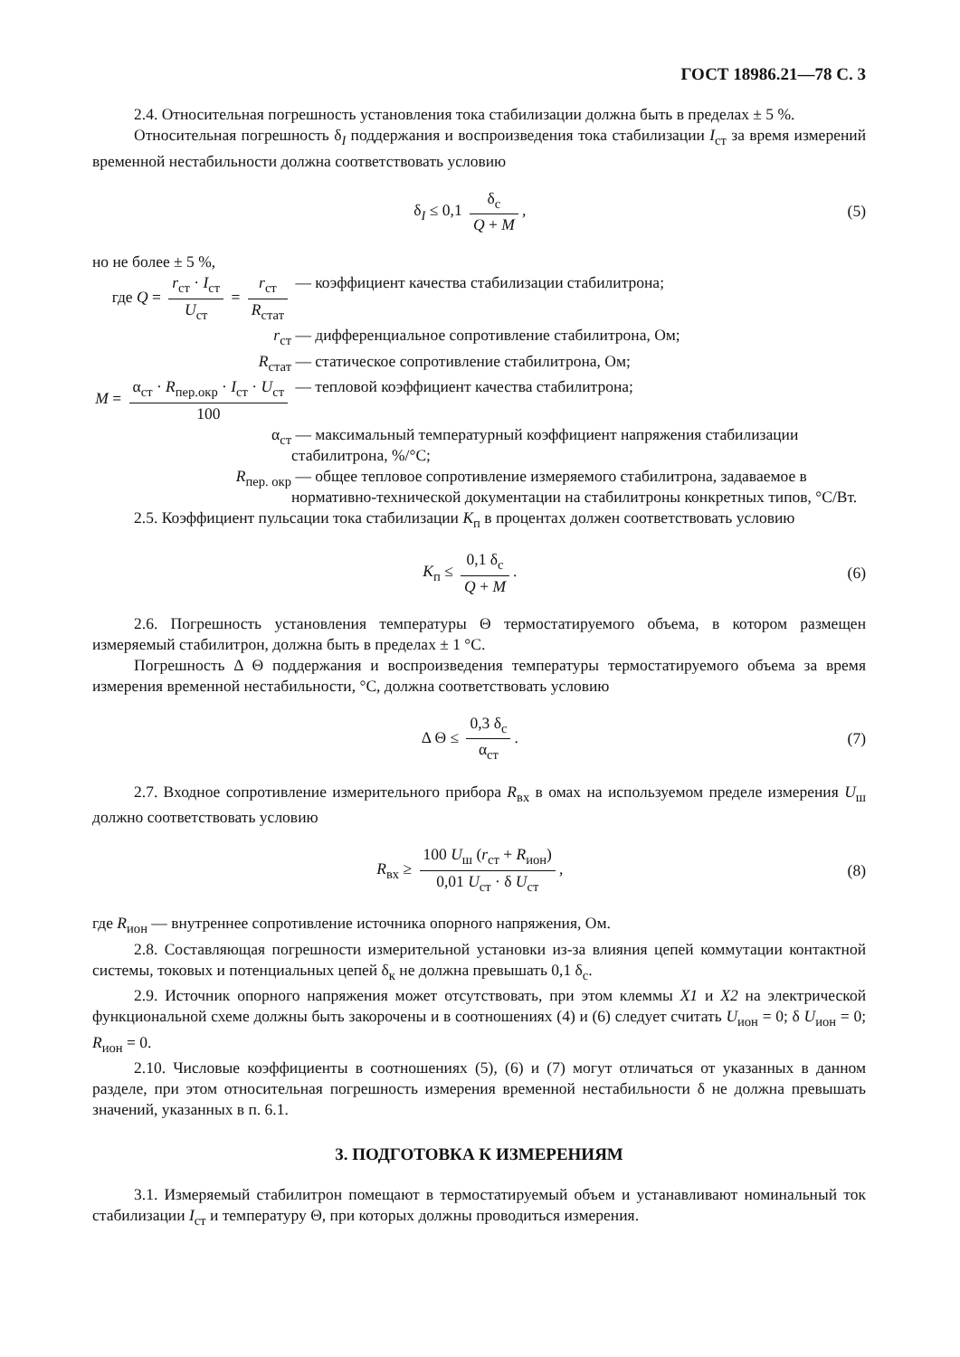ГОСТ 18986.21—78 С. 3
2.4. Относительная погрешность установления тока стабилизации должна быть в пределах ± 5 %.
Относительная погрешность δ<sub>I</sub> поддержания и воспроизведения тока стабилизации I<sub>ст</sub> за время измерений временной нестабильности должна соответствовать условию
δ<sub>I</sub> ≤ 0,1 δ<sub>с</sub> Q + M, (5)
но не более ± 5 %,
где Q = r<sub>ст</sub> · I<sub>ст</sub> U<sub>ст</sub> = r<sub>ст</sub> R<sub>стат</sub>
— коэффициент качества стабилизации стабилитрона;
r<sub>ст</sub> — дифференциальное сопротивление стабилитрона, Ом;
R<sub>стат</sub> — статическое сопротивление стабилитрона, Ом;
M = α<sub>ст</sub> · R<sub>пер.окр</sub> · I<sub>ст</sub> · U<sub>ст</sub> 100
— тепловой коэффициент качества стабилитрона;
α<sub>ст</sub> — максимальный температурный коэффициент напряжения стабилизации стабилитрона, %/°С;
R<sub>пер. окр</sub> — общее тепловое сопротивление измеряемого стабилитрона, задаваемое в нормативно-технической документации на стабилитроны конкретных типов, °С/Вт.
2.5. Коэффициент пульсации тока стабилизации K<sub>п</sub> в процентах должен соответствовать условию
K<sub>п</sub> ≤ 0,1 δ<sub>с</sub> Q + M. (6)
2.6. Погрешность установления температуры Θ термостатируемого объема, в котором размещен измеряемый стабилитрон, должна быть в пределах ± 1 °С.
Погрешность Δ Θ поддержания и воспроизведения температуры термостатируемого объема за время измерения временной нестабильности, °С, должна соответствовать условию
Δ Θ ≤ 0,3 δ<sub>с</sub> α<sub>ст</sub>. (7)
2.7. Входное сопротивление измерительного прибора R<sub>вх</sub> в омах на используемом пределе измерения U<sub>ш</sub> должно соответствовать условию
R<sub>вх</sub> ≥ 100 U<sub>ш</sub> (r<sub>ст</sub> + R<sub>ион</sub>) 0,01 U<sub>ст</sub> · δ U<sub>ст</sub>,
(8)
где R<sub>ион</sub> — внутреннее сопротивление источника опорного напряжения, Ом.
2.8. Составляющая погрешности измерительной установки из-за влияния цепей коммутации контактной системы, токовых и потенциальных цепей δ<sub>к</sub> не должна превышать 0,1 δ<sub>с</sub>.
2.9. Источник опорного напряжения может отсутствовать, при этом клеммы X1 и X2 на электрической функциональной схеме должны быть закорочены и в соотношениях (4) и (6) следует считать U<sub>ион</sub> = 0; δ U<sub>ион</sub> = 0; R<sub>ион</sub> = 0.
2.10. Числовые коэффициенты в соотношениях (5), (6) и (7) могут отличаться от указанных в данном разделе, при этом относительная погрешность измерения временной нестабильности δ не должна превышать значений, указанных в п. 6.1.
3. ПОДГОТОВКА К ИЗМЕРЕНИЯМ
3.1. Измеряемый стабилитрон помещают в термостатируемый объем и устанавливают номинальный ток стабилизации I<sub>ст</sub> и температуру Θ, при которых должны проводиться измерения.